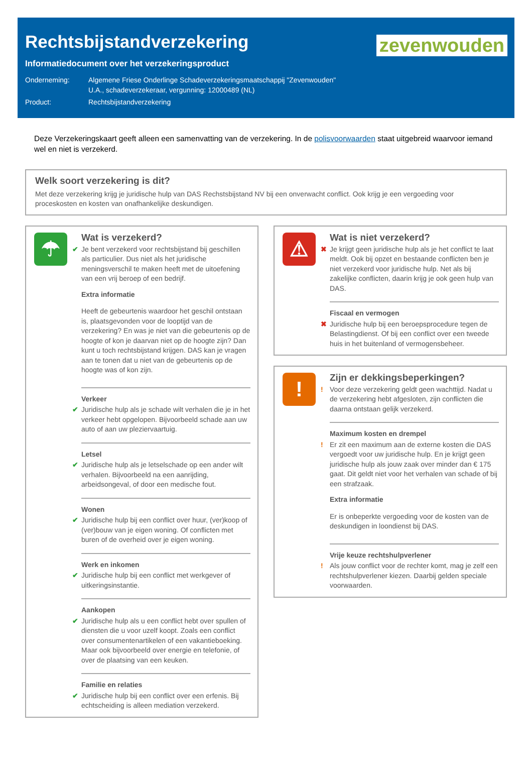zevenwouden
Rechtsbijstandverzekering
Informatiedocument over het verzekeringsproduct
Onderneming: Algemene Friese Onderlinge Schadeverzekeringsmaatschappij "Zevenwouden"
U.A., schadeverzekeraar, vergunning: 12000489 (NL)
Product: Rechtsbijstandverzekering
Deze Verzekeringskaart geeft alleen een samenvatting van de verzekering. In de polisvoorwaarden staat uitgebreid waarvoor iemand wel en niet is verzekerd.
Welk soort verzekering is dit?
Met deze verzekering krijg je juridische hulp van DAS Rechstsbijstand NV bij een onverwacht conflict. Ook krijg je een vergoeding voor proceskosten en kosten van onafhankelijke deskundigen.
☂
Wat is verzekerd?
✔ Je bent verzekerd voor rechtsbijstand bij geschillen als particulier. Dus niet als het juridische meningsverschil te maken heeft met de uitoefening van een vrij beroep of een bedrijf.
Extra informatie
Heeft de gebeurtenis waardoor het geschil ontstaan is, plaatsgevonden voor de looptijd van de verzekering? En was je niet van die gebeurtenis op de hoogte of kon je daarvan niet op de hoogte zijn? Dan kunt u toch rechtsbijstand krijgen. DAS kan je vragen aan te tonen dat u niet van de gebeurtenis op de hoogte was of kon zijn.
Verkeer
✔ Juridische hulp als je schade wilt verhalen die je in het verkeer hebt opgelopen. Bijvoorbeeld schade aan uw auto of aan uw pleziervaartuig.
Letsel
✔ Juridische hulp als je letselschade op een ander wilt verhalen. Bijvoorbeeld na een aanrijding, arbeidsongeval, of door een medische fout.
Wonen
✔ Juridische hulp bij een conflict over huur, (ver)koop of (ver)bouw van je eigen woning. Of conflicten met buren of de overheid over je eigen woning.
Werk en inkomen
✔ Juridische hulp bij een conflict met werkgever of uitkeringsinstantie.
Aankopen
✔ Juridische hulp als u een conflict hebt over spullen of diensten die u voor uzelf koopt. Zoals een conflict over consumentenartikelen of een vakantieboeking. Maar ook bijvoorbeeld over energie en telefonie, of over de plaatsing van een keuken.
Familie en relaties
✔ Juridische hulp bij een conflict over een erfenis. Bij echtscheiding is alleen mediation verzekerd.
⚠
Wat is niet verzekerd?
✖ Je krijgt geen juridische hulp als je het conflict te laat meldt. Ook bij opzet en bestaande conflicten ben je niet verzekerd voor juridische hulp. Net als bij zakelijke conflicten, daarin krijg je ook geen hulp van DAS.
Fiscaal en vermogen
✖ Juridische hulp bij een beroepsprocedure tegen de Belastingdienst. Of bij een conflict over een tweede huis in het buitenland of vermogensbeheer.
!
Zijn er dekkingsbeperkingen?
! Voor deze verzekering geldt geen wachttijd. Nadat u de verzekering hebt afgesloten, zijn conflicten die daarna ontstaan gelijk verzekerd.
Maximum kosten en drempel
! Er zit een maximum aan de externe kosten die DAS vergoedt voor uw juridische hulp. En je krijgt geen juridische hulp als jouw zaak over minder dan € 175 gaat. Dit geldt niet voor het verhalen van schade of bij een strafzaak.
Extra informatie
Er is onbeperkte vergoeding voor de kosten van de deskundigen in loondienst bij DAS.
Vrije keuze rechtshulpverlener
! Als jouw conflict voor de rechter komt, mag je zelf een rechtshulpverlener kiezen. Daarbij gelden speciale voorwaarden.